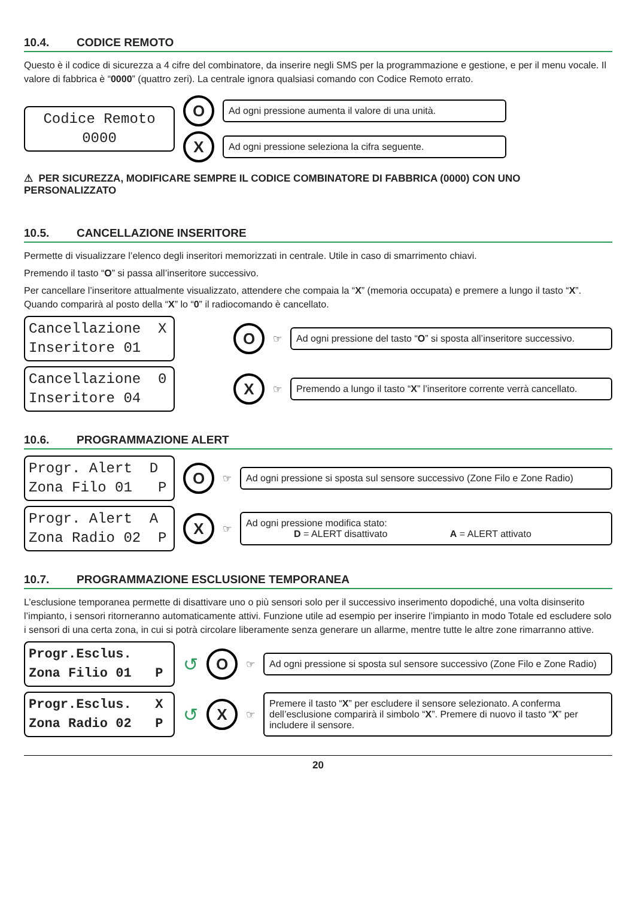10.4. CODICE REMOTO
Questo è il codice di sicurezza a 4 cifre del combinatore, da inserire negli SMS per la programmazione e gestione, e per il menu vocale. Il valore di fabbrica è “0000” (quattro zeri). La centrale ignora qualsiasi comando con Codice Remoto errato.
Codice Remoto 0000
O
Ad ogni pressione aumenta il valore di una unità.
X
Ad ogni pressione seleziona la cifra seguente.
⚠ PER SICUREZZA, MODIFICARE SEMPRE IL CODICE COMBINATORE DI FABBRICA (0000) CON UNO PERSONALIZZATO
10.5. CANCELLAZIONE INSERITORE
Permette di visualizzare l’elenco degli inseritori memorizzati in centrale. Utile in caso di smarrimento chiavi.
Premendo il tasto “O” si passa all’inseritore successivo.
Per cancellare l’inseritore attualmente visualizzato, attendere che compaia la “X” (memoria occupata) e premere a lungo il tasto “X”. Quando comparirà al posto della “X” lo “0” il radiocomando è cancellato.
Cancellazione X Inseritore 01
O
☞
Ad ogni pressione del tasto “O” si sposta all’inseritore successivo.
Cancellazione 0 Inseritore 04
X
☞
Premendo a lungo il tasto “X” l’inseritore corrente verrà cancellato.
10.6. PROGRAMMAZIONE ALERT
Progr. Alert D Zona Filo 01 P
O
☞
Ad ogni pressione si sposta sul sensore successivo (Zone Filo e Zone Radio)
Progr. Alert A Zona Radio 02 P
X
☞
Ad ogni pressione modifica stato:
D = ALERT disattivato A = ALERT attivato
10.7. PROGRAMMAZIONE ESCLUSIONE TEMPORANEA
L’esclusione temporanea permette di disattivare uno o più sensori solo per il successivo inserimento dopodiché, una volta disinserito l’impianto, i sensori ritorneranno automaticamente attivi. Funzione utile ad esempio per inserire l’impianto in modo Totale ed escludere solo i sensori di una certa zona, in cui si potrà circolare liberamente senza generare un allarme, mentre tutte le altre zone rimarranno attive.
Progr.Esclus. Zona Filio 01 P
↺
O
☞
Ad ogni pressione si sposta sul sensore successivo (Zone Filo e Zone Radio)
Progr.Esclus. X Zona Radio 02 P
↺
X
☞
Premere il tasto “X” per escludere il sensore selezionato. A conferma dell’esclusione comparirà il simbolo “X”. Premere di nuovo il tasto “X” per includere il sensore.
20